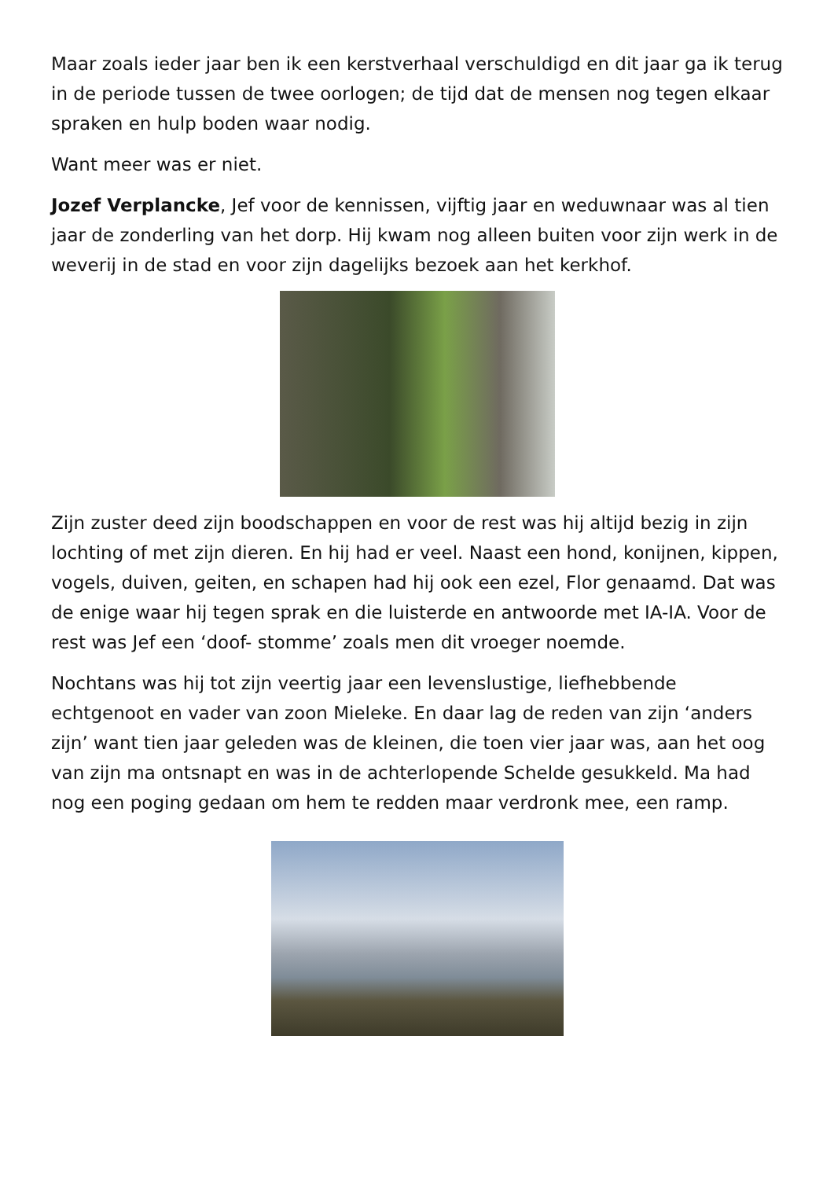Maar zoals ieder jaar ben ik een kerstverhaal verschuldigd en dit jaar ga ik terug in de periode tussen de twee oorlogen; de tijd dat de mensen nog tegen elkaar spraken en hulp boden waar nodig.
Want meer was er niet.
Jozef Verplancke, Jef voor de kennissen, vijftig jaar en weduwnaar was al tien jaar de zonderling van het dorp. Hij kwam nog alleen buiten voor zijn werk in de weverij in de stad en voor zijn dagelijks bezoek aan het kerkhof.
Zijn zuster deed zijn boodschappen en voor de rest was hij altijd bezig in zijn lochting of met zijn dieren. En hij had er veel. Naast een hond, konijnen, kippen, vogels, duiven, geiten, en schapen had hij ook een ezel, Flor genaamd. Dat was de enige waar hij tegen sprak en die luisterde en antwoorde met IA-IA. Voor de rest was Jef een ‘doof- stomme’ zoals men dit vroeger noemde.
Nochtans was hij tot zijn veertig jaar een levenslustige, liefhebbende echtgenoot en vader van zoon Mieleke. En daar lag de reden van zijn ‘anders zijn’ want tien jaar geleden was de kleinen, die toen vier jaar was, aan het oog van zijn ma ontsnapt en was in de achterlopende Schelde gesukkeld. Ma had nog een poging gedaan om hem te redden maar verdronk mee, een ramp.